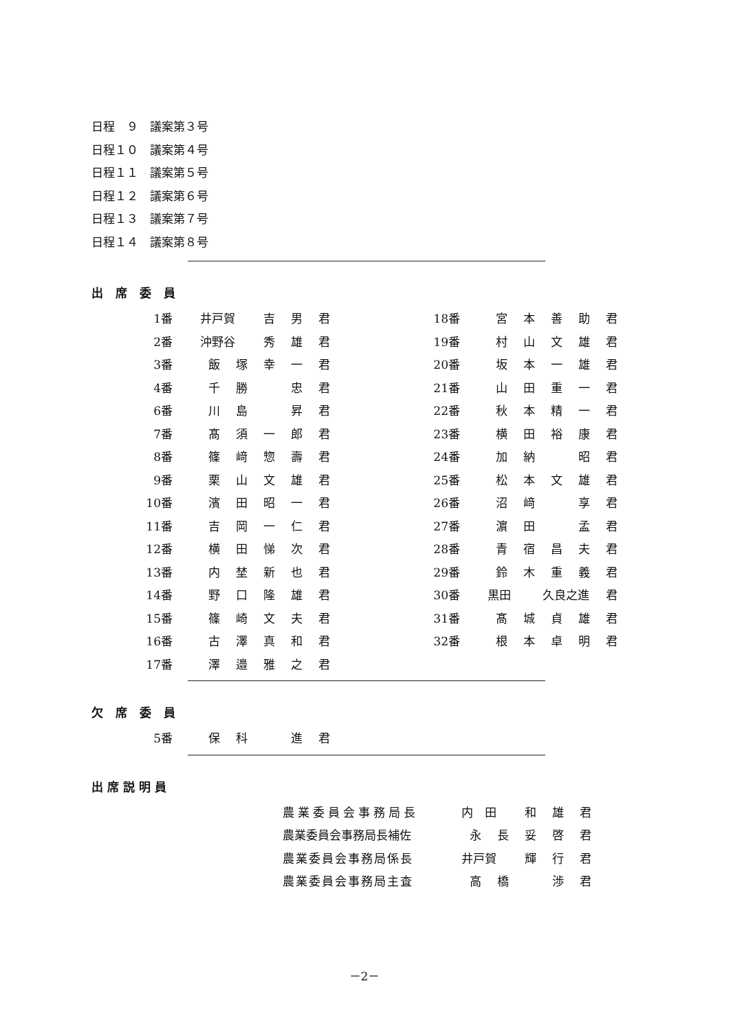日程　９　議案第３号
日程１０　議案第４号
日程１１　議案第５号
日程１２　議案第６号
日程１３　議案第７号
日程１４　議案第８号
出席委員
| 1番 | 井戸賀 | | 吉 | 男 | 君 | | 18番 | 宮 | 本 | 善 | 助 | 君 |
| 2番 | 沖野谷 | | 秀 | 雄 | 君 | | 19番 | 村 | 山 | 文 | 雄 | 君 |
| 3番 | 飯 | 塚 | 幸 | 一 | 君 | | 20番 | 坂 | 本 | 一 | 雄 | 君 |
| 4番 | 千 | 勝 | | 忠 | 君 | | 21番 | 山 | 田 | 重 | 一 | 君 |
| 6番 | 川 | 島 | | 昇 | 君 | | 22番 | 秋 | 本 | 精 | 一 | 君 |
| 7番 | 髙 | 須 | 一 | 郎 | 君 | | 23番 | 横 | 田 | 裕 | 康 | 君 |
| 8番 | 篠 | 﨑 | 惣 | 壽 | 君 | | 24番 | 加 | 納 | | 昭 | 君 |
| 9番 | 栗 | 山 | 文 | 雄 | 君 | | 25番 | 松 | 本 | 文 | 雄 | 君 |
| 10番 | 濱 | 田 | 昭 | 一 | 君 | | 26番 | 沼 | 﨑 | | 享 | 君 |
| 11番 | 吉 | 岡 | 一 | 仁 | 君 | | 27番 | 濵 | 田 | | 孟 | 君 |
| 12番 | 横 | 田 | 悌 | 次 | 君 | | 28番 | 青 | 宿 | 昌 | 夫 | 君 |
| 13番 | 内 | 埜 | 新 | 也 | 君 | | 29番 | 鈴 | 木 | 重 | 義 | 君 |
| 14番 | 野 | 口 | 隆 | 雄 | 君 | | 30番 | 黒田 | | 久良之進 | | 君 |
| 15番 | 篠 | 崎 | 文 | 夫 | 君 | | 31番 | 髙 | 城 | 貞 | 雄 | 君 |
| 16番 | 古 | 澤 | 真 | 和 | 君 | | 32番 | 根 | 本 | 卓 | 明 | 君 |
| 17番 | 澤 | 邉 | 雅 | 之 | 君 | | | | | | | |
欠席委員
| 5番 | 保 | 科 | | 進 | 君 |
出席説明員
| 農業委員会事務局長 | 内 田 | | 和 | 雄 | 君 |
| 農業委員会事務局長補佐 | 永 | 長 | 妥 | 啓 | 君 |
| 農業委員会事務局係長 | 井戸賀 | | 輝 | 行 | 君 |
| 農業委員会事務局主査 | 高 | 橋 | | 渉 | 君 |
－2－